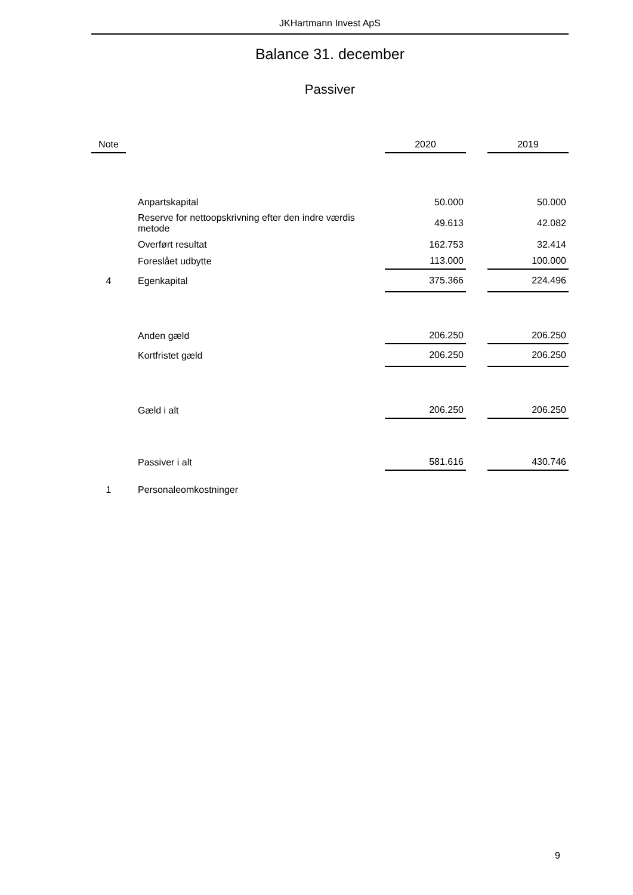JKHartmann Invest ApS
Balance 31. december
Passiver
| Note | | 2020 | | 2019 |
| --- | --- | --- | --- | --- |
| | Anpartskapital | 50.000 | | 50.000 |
| | Reserve for nettoopskrivning efter den indre værdis metode | 49.613 | | 42.082 |
| | Overført resultat | 162.753 | | 32.414 |
| | Foreslået udbytte | 113.000 | | 100.000 |
| 4 | Egenkapital | 375.366 | | 224.496 |
| | Anden gæld | 206.250 | | 206.250 |
| | Kortfristet gæld | 206.250 | | 206.250 |
| | Gæld i alt | 206.250 | | 206.250 |
| | Passiver i alt | 581.616 | | 430.746 |
| 1 | Personaleomkostninger | | | |
9